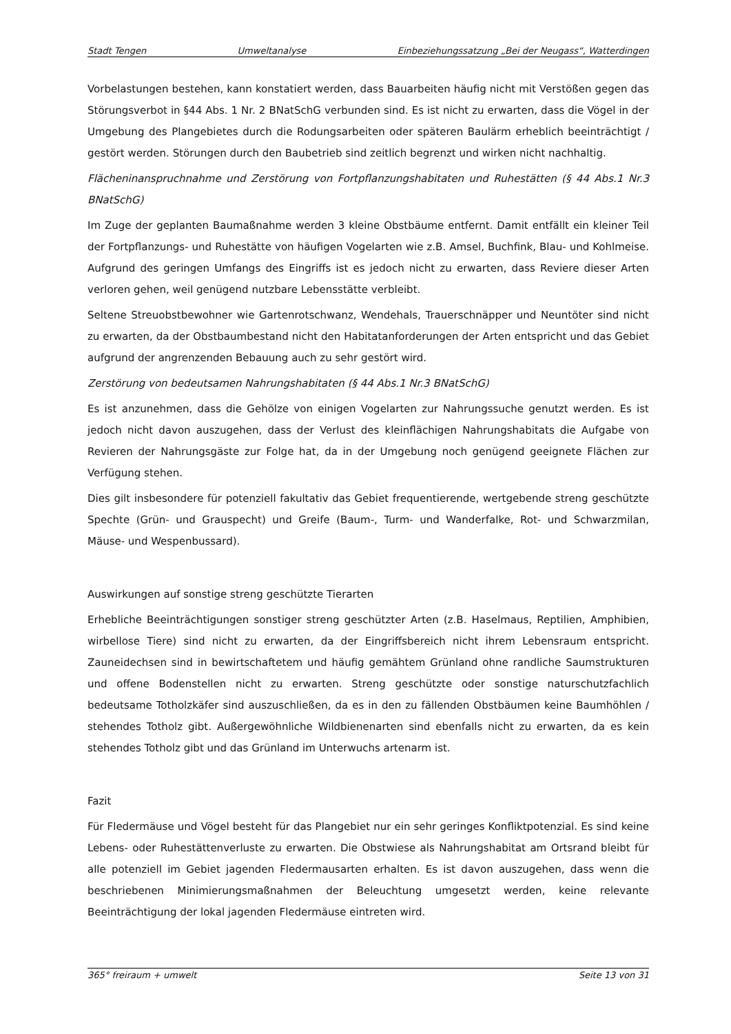Stadt Tengen Umweltanalyse Einbeziehungssatzung „Bei der Neugass“, Watterdingen
Vorbelastungen bestehen, kann konstatiert werden, dass Bauarbeiten häufig nicht mit Verstößen gegen das Störungsverbot in §44 Abs. 1 Nr. 2 BNatSchG verbunden sind. Es ist nicht zu erwarten, dass die Vögel in der Umgebung des Plangebietes durch die Rodungsarbeiten oder späteren Baulärm erheblich beeinträchtigt / gestört werden. Störungen durch den Baubetrieb sind zeitlich begrenzt und wirken nicht nachhaltig.
Flächeninanspruchnahme und Zerstörung von Fortpflanzungshabitaten und Ruhestätten (§ 44 Abs.1 Nr.3 BNatSchG)
Im Zuge der geplanten Baumaßnahme werden 3 kleine Obstbäume entfernt. Damit entfällt ein kleiner Teil der Fortpflanzungs- und Ruhestätte von häufigen Vogelarten wie z.B. Amsel, Buchfink, Blau- und Kohlmeise. Aufgrund des geringen Umfangs des Eingriffs ist es jedoch nicht zu erwarten, dass Reviere dieser Arten verloren gehen, weil genügend nutzbare Lebensstätte verbleibt.
Seltene Streuobstbewohner wie Gartenrotschwanz, Wendehals, Trauerschnäpper und Neuntöter sind nicht zu erwarten, da der Obstbaumbestand nicht den Habitatanforderungen der Arten entspricht und das Gebiet aufgrund der angrenzenden Bebauung auch zu sehr gestört wird.
Zerstörung von bedeutsamen Nahrungshabitaten (§ 44 Abs.1 Nr.3 BNatSchG)
Es ist anzunehmen, dass die Gehölze von einigen Vogelarten zur Nahrungssuche genutzt werden. Es ist jedoch nicht davon auszugehen, dass der Verlust des kleinflächigen Nahrungshabitats die Aufgabe von Revieren der Nahrungsgäste zur Folge hat, da in der Umgebung noch genügend geeignete Flächen zur Verfügung stehen.
Dies gilt insbesondere für potenziell fakultativ das Gebiet frequentierende, wertgebende streng geschützte Spechte (Grün- und Grauspecht) und Greife (Baum-, Turm- und Wanderfalke, Rot- und Schwarzmilan, Mäuse- und Wespenbussard).
Auswirkungen auf sonstige streng geschützte Tierarten
Erhebliche Beeinträchtigungen sonstiger streng geschützter Arten (z.B. Haselmaus, Reptilien, Amphibien, wirbellose Tiere) sind nicht zu erwarten, da der Eingriffsbereich nicht ihrem Lebensraum entspricht. Zauneidechsen sind in bewirtschaftetem und häufig gemähtem Grünland ohne randliche Saumstrukturen und offene Bodenstellen nicht zu erwarten. Streng geschützte oder sonstige naturschutzfachlich bedeutsame Totholzkäfer sind auszuschließen, da es in den zu fällenden Obstbäumen keine Baumhöhlen / stehendes Totholz gibt. Außergewöhnliche Wildbienenarten sind ebenfalls nicht zu erwarten, da es kein stehendes Totholz gibt und das Grünland im Unterwuchs artenarm ist.
Fazit
Für Fledermäuse und Vögel besteht für das Plangebiet nur ein sehr geringes Konfliktpotenzial. Es sind keine Lebens- oder Ruhestättenverluste zu erwarten. Die Obstwiese als Nahrungshabitat am Ortsrand bleibt für alle potenziell im Gebiet jagenden Fledermausarten erhalten. Es ist davon auszugehen, dass wenn die beschriebenen Minimierungsmaßnahmen der Beleuchtung umgesetzt werden, keine relevante Beeinträchtigung der lokal jagenden Fledermäuse eintreten wird.
365° freiraum + umwelt Seite 13 von 31